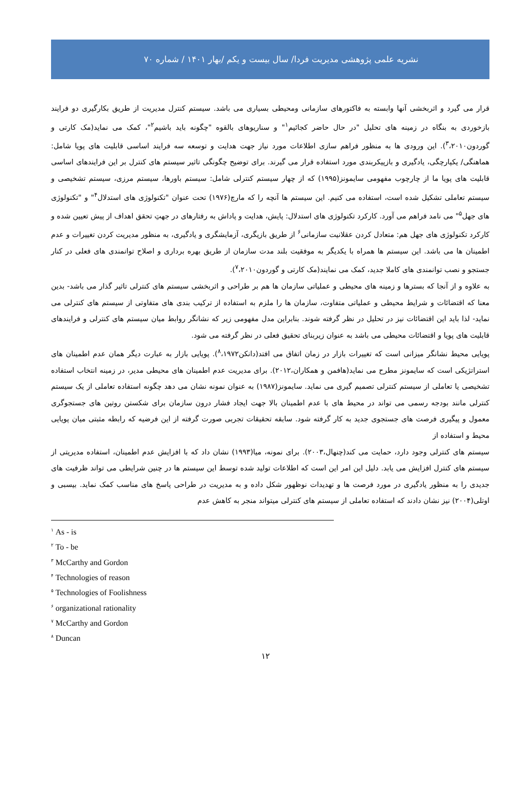نشریه علمی پژوهشی مدیریت فردا/ سال بیست و یکم /بهار ۱۴۰۱ / شماره ۷۰
قرار می گیرد و اثربخشی آنها وابسته به فاکتورهای سازمانی ومحیطی بسیاری می باشد. سیستم کنترل مدیریت از طریق بکارگیری دو فرایند بازخوردی به بنگاه در زمینه های تحلیل "در حال حاضر کجائیم<sup>۱</sup>" و سناریوهای بالقوه "چگونه باید باشیم<sup>۲</sup>"، کمک می نماید(مک کارتی و گوردون<sup>۳</sup>،۲۰۱۰). این ورودی ها به منظور فراهم سازی اطلاعات مورد نیاز جهت هدایت و توسعه سه فرایند اساسی قابلیت های پویا شامل: هماهنگی/ یکپارچگی، یادگیری و بازپیکربندی مورد استفاده قرار می گیرند. برای توضیح چگونگی تاثیر سیستم های کنترل بر این فرایندهای اساسی قابلیت های پویا ما از چارچوب مفهومی سایمونز(۱۹۹۵) که از چهار سیستم کنترلی شامل: سیستم باورها، سیستم مرزی، سیستم تشخیصی و سیستم تعاملی تشکیل شده است، استفاده می کنیم. این سیستم ها آنچه را که مارچ(۱۹۷۶) تحت عنوان "تکنولوژی های استدلال<sup>۴</sup>" و "تکنولوژی های جهل<sup>۵</sup>" می نامد فراهم می آورد. کارکرد تکنولوژی های استدلال: پایش، هدایت و پاداش به رفتارهای در جهتِ تحقق اهداف از پیش تعیین شده و کارکرد تکنولوژی های جهل هم: متعادل کردن عقلانیت سازمانی<sup>۶</sup> از طریق بازیگری، آزمایشگری و یادگیری، به منظور مدیریت کردن تغییرات و عدم اطمینان ها می باشد. این سیستم ها همراه با یکدیگر به موفقیت بلند مدت سازمان از طریق بهره برداری و اصلاح توانمندی های فعلی در کنار جستجو و نصب توانمندی های کاملا جدید، کمک می نمایند(مک کارتی و گوردون<sup>۷</sup>،۲۰۱۰).
به علاوه و از آنجا که بسترها و زمینه های محیطی و عملیاتی سازمان ها هم بر طراحی و اثربخشی سیستم های کنترلی تاثیر گذار می باشد- بدین معنا که اقتضائات و شرایط محیطی و عملیاتی متفاوت، سازمان ها را ملزم به استفاده از ترکیب بندی های متفاوتی از سیستم های کنترلی می نماید- لذا باید این اقتضائات نیز در تحلیل در نظر گرفته شوند. بنابراین مدل مفهومی زیر که نشانگر روابط میان سیستم های کنترلی و فرایندهای قابلیت های پویا و اقتضائات محیطی می باشد به عنوان زیربنای تحقیق فعلی در نظر گرفته می شود.
پویایی محیط نشانگر میزانی است که تغییرات بازار در زمان اتفاق می افتد(دانکن<sup>۸</sup>،۱۹۷۲). پویایی بازار به عبارت دیگر همان عدم اطمینان های استراتژیکی است که سایمونز مطرح می نماید(هافمن و همکاران،۲۰۱۲). برای مدیریت عدم اطمینان های محیطی مدیر، در زمینه انتخاب استفاده تشخیصی یا تعاملی از سیستم کنترلی تصمیم گیری می نماید. سایمونز(۱۹۸۷) به عنوان نمونه نشان می دهد چگونه استفاده تعاملی از یک سیستم کنترلی مانند بودجه رسمی می تواند در محیط های با عدم اطمینان بالا جهت ایجاد فشار درون سازمان برای شکستن روتین های جستجوگری معمول و پیگیری فرصت های جستجوی جدید به کار گرفته شود. سابقه تحقیقات تجربی صورت گرفته از این فرضیه که رابطه مثبتی میان پویایی محیط و استفاده از
سیستم های کنترلی وجود دارد، حمایت می کند(چنهال،۲۰۰۳). برای نمونه، میا(۱۹۹۳) نشان داد که با افزایش عدم اطمینان، استفاده مدیریتی از سیستم های کنترل افزایش می یابد. دلیل این امر این است که اطلاعات تولید شده توسط این سیستم ها در چنین شرایطی می تواند ظرفیت های جدیدی را به منظور یادگیری در مورد فرصت ها و تهدیدات نوظهور شکل داده و به مدیریت در طراحی پاسخ های مناسب کمک نماید. بیسبی و اوتلی(۲۰۰۴) نیز نشان دادند که استفاده تعاملی از سیستم های کنترلی میتواند منجر به کاهش عدم
<sup>۱</sup> As - is
<sup>۲</sup> To - be
<sup>۳</sup> McCarthy and Gordon
<sup>۴</sup> Technologies of reason
<sup>۵</sup> Technologies of Foolishness
<sup>۶</sup> organizational rationality
<sup>۷</sup> McCarthy and Gordon
<sup>۸</sup> Duncan
۱۲